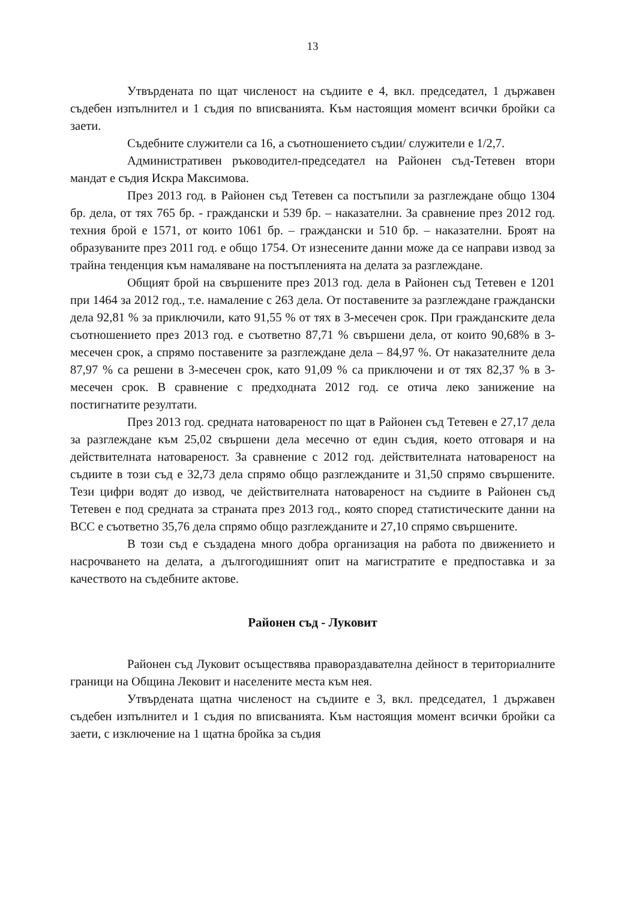13
Утвърдената по щат численост на съдиите е 4, вкл. председател, 1 държавен съдебен изпълнител и 1 съдия по вписванията. Към настоящия момент всички бройки са заети.
Съдебните служители са 16, а съотношението съдии/ служители е 1/2,7.
Административен ръководител-председател на Районен съд-Тетевен втори мандат е съдия Искра Максимова.
През 2013 год. в Районен съд Тетевен са постъпили за разглеждане общо 1304 бр. дела, от тях 765 бр. - граждански и 539 бр. – наказателни. За сравнение през 2012 год. техния брой е 1571, от които 1061 бр. – граждански и 510 бр. – наказателни. Броят на образуваните през 2011 год. е общо 1754. От изнесените данни може да се направи извод за трайна тенденция към намаляване на постъпленията на делата за разглеждане.
Общият брой на свършените през 2013 год. дела в Районен съд Тетевен е 1201 при 1464 за 2012 год., т.е. намаление с 263 дела. От поставените за разглеждане граждански дела 92,81 % за приключили, като 91,55 % от тях в 3-месечен срок. При гражданските дела съотношението през 2013 год. е съответно 87,71 % свършени дела, от които 90,68% в 3-месечен срок, а спрямо поставените за разглеждане дела – 84,97 %. От наказателните дела 87,97 % са решени в 3-месечен срок, като 91,09 % са приключени и от тях 82,37 % в 3-месечен срок. В сравнение с предходната 2012 год. се отича леко занижение на постигнатите резултати.
През 2013 год. средната натовареност по щат в Районен съд Тетевен е 27,17 дела за разглеждане към 25,02 свършени дела месечно от един съдия, което отговаря и на действителната натовареност. За сравнение с 2012 год. действителната натовареност на съдиите в този съд е 32,73 дела спрямо общо разглежданите и 31,50 спрямо свършените. Тези цифри водят до извод, че действителната натовареност на съдиите в Районен съд Тетевен е под средната за страната през 2013 год., която според статистическите данни на ВСС е съответно 35,76 дела спрямо общо разглежданите и 27,10 спрямо свършените.
В този съд е създадена много добра организация на работа по движението и насрочването на делата, а дългогодишният опит на магистратите е предпоставка и за качеството на съдебните актове.
Районен съд - Луковит
Районен съд Луковит осъществява правораздавателна дейност в териториалните граници на Община Лековит и населените места към нея.
Утвърдената щатна численост на съдиите е 3, вкл. председател, 1 държавен съдебен изпълнител и 1 съдия по вписванията. Към настоящия момент всички бройки са заети, с изключение на 1 щатна бройка за съдия